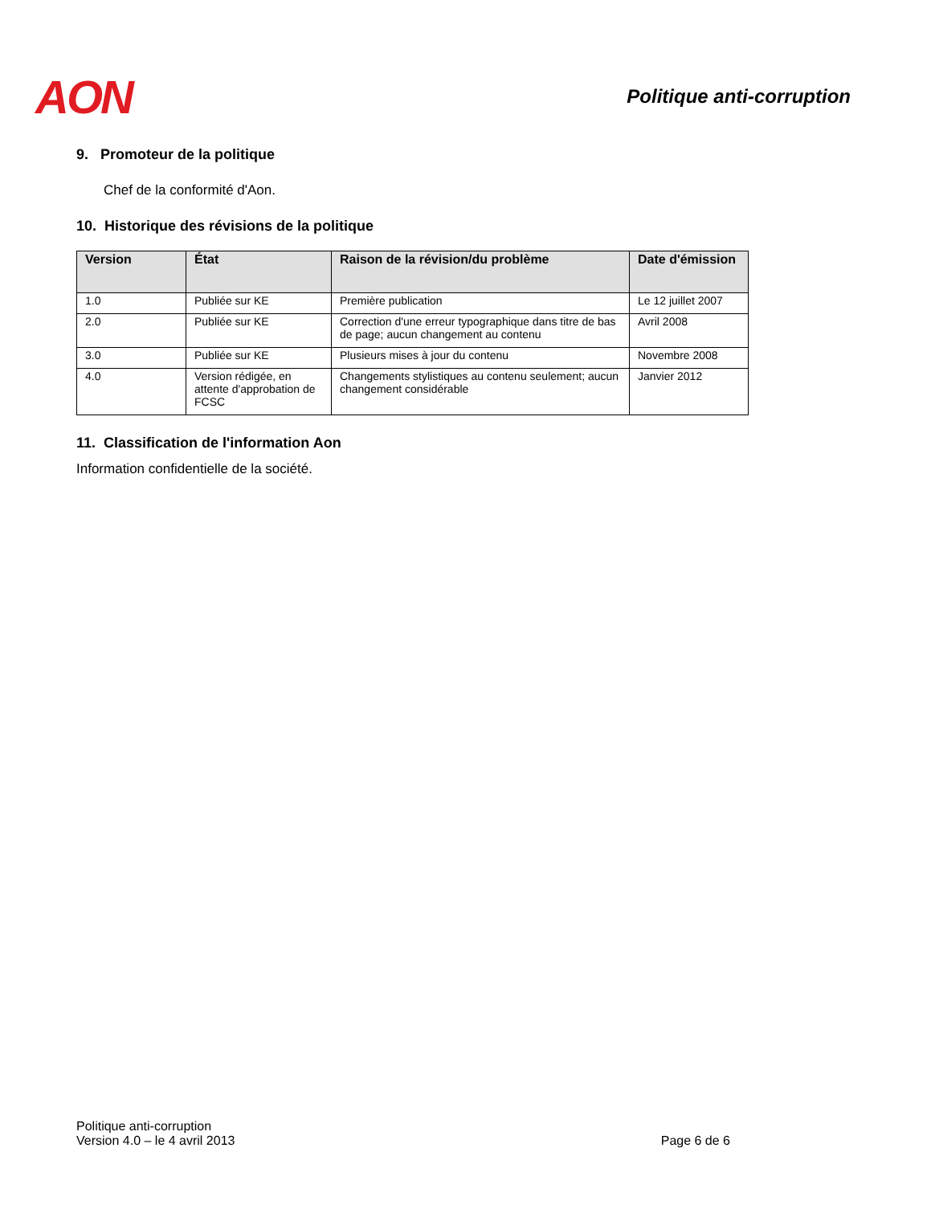AON
Politique anti-corruption
9. Promoteur de la politique
Chef de la conformité d'Aon.
10. Historique des révisions de la politique
| Version | État | Raison de la révision/du problème | Date d'émission |
| --- | --- | --- | --- |
| 1.0 | Publiée sur KE | Première publication | Le 12 juillet 2007 |
| 2.0 | Publiée sur KE | Correction d'une erreur typographique dans titre de bas de page; aucun changement au contenu | Avril 2008 |
| 3.0 | Publiée sur KE | Plusieurs mises à jour du contenu | Novembre 2008 |
| 4.0 | Version rédigée, en attente d'approbation de FCSC | Changements stylistiques au contenu seulement; aucun changement considérable | Janvier 2012 |
11. Classification de l'information Aon
Information confidentielle de la société.
Politique anti-corruption
Version 4.0 – le 4 avril 2013
Page 6 de 6